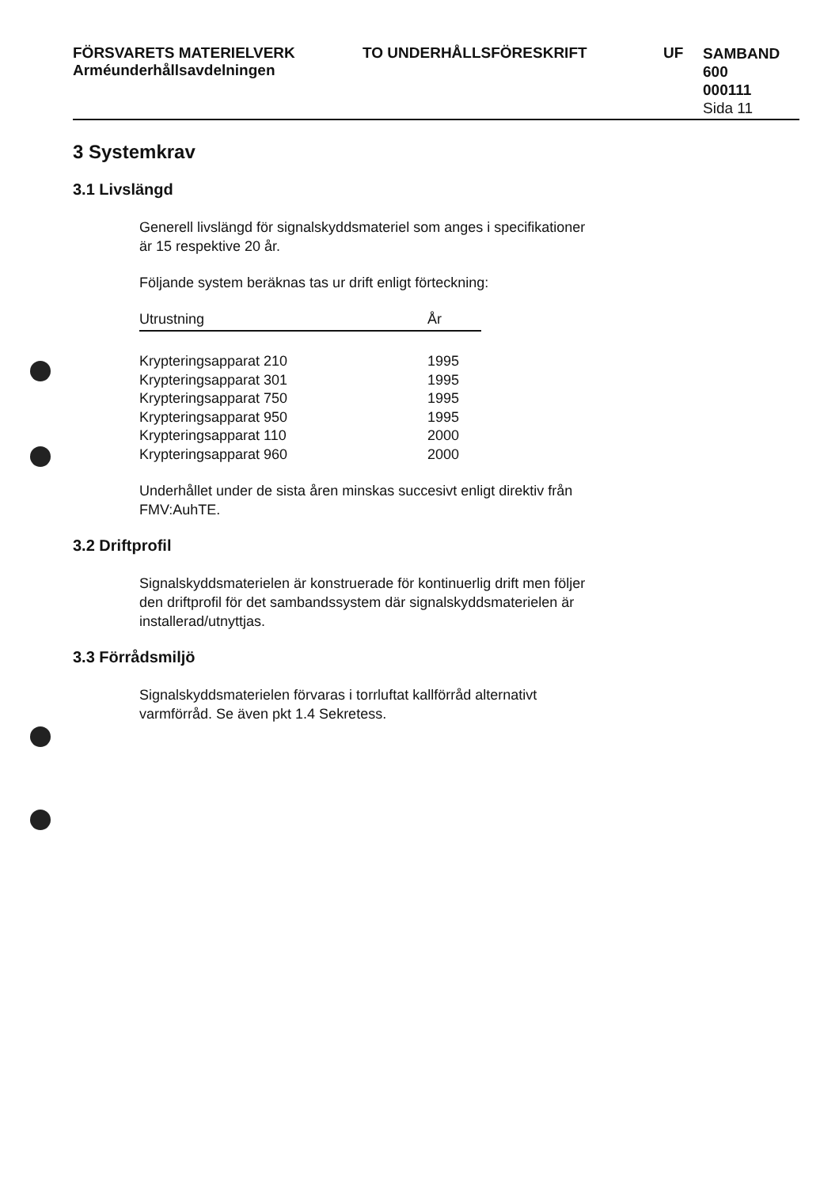FÖRSVARETS MATERIELVERK
Arméunderhållsavdelningen
TO UNDERHÅLLSFÖRESKRIFT UF
SAMBAND
600
000111
Sida 11
3 Systemkrav
3.1 Livslängd
Generell livslängd för signalskyddsmateriel som anges i specifikationer
är 15 respektive 20 år.
Följande system beräknas tas ur drift enligt förteckning:
| Utrustning | År |
| --- | --- |
| Krypteringsapparat 210 | 1995 |
| Krypteringsapparat 301 | 1995 |
| Krypteringsapparat 750 | 1995 |
| Krypteringsapparat 950 | 1995 |
| Krypteringsapparat 110 | 2000 |
| Krypteringsapparat 960 | 2000 |
Underhållet under de sista åren minskas succesivt enligt direktiv från
FMV:AuhTE.
3.2 Driftprofil
Signalskyddsmaterielen är konstruerade för kontinuerlig drift men följer
den driftprofil för det sambandssystem där signalskyddsmaterielen är
installerad/utnyttjas.
3.3 Förrådsmiljö
Signalskyddsmaterielen förvaras i torrluftat kallförråd alternativt
varmförråd. Se även pkt 1.4 Sekretess.